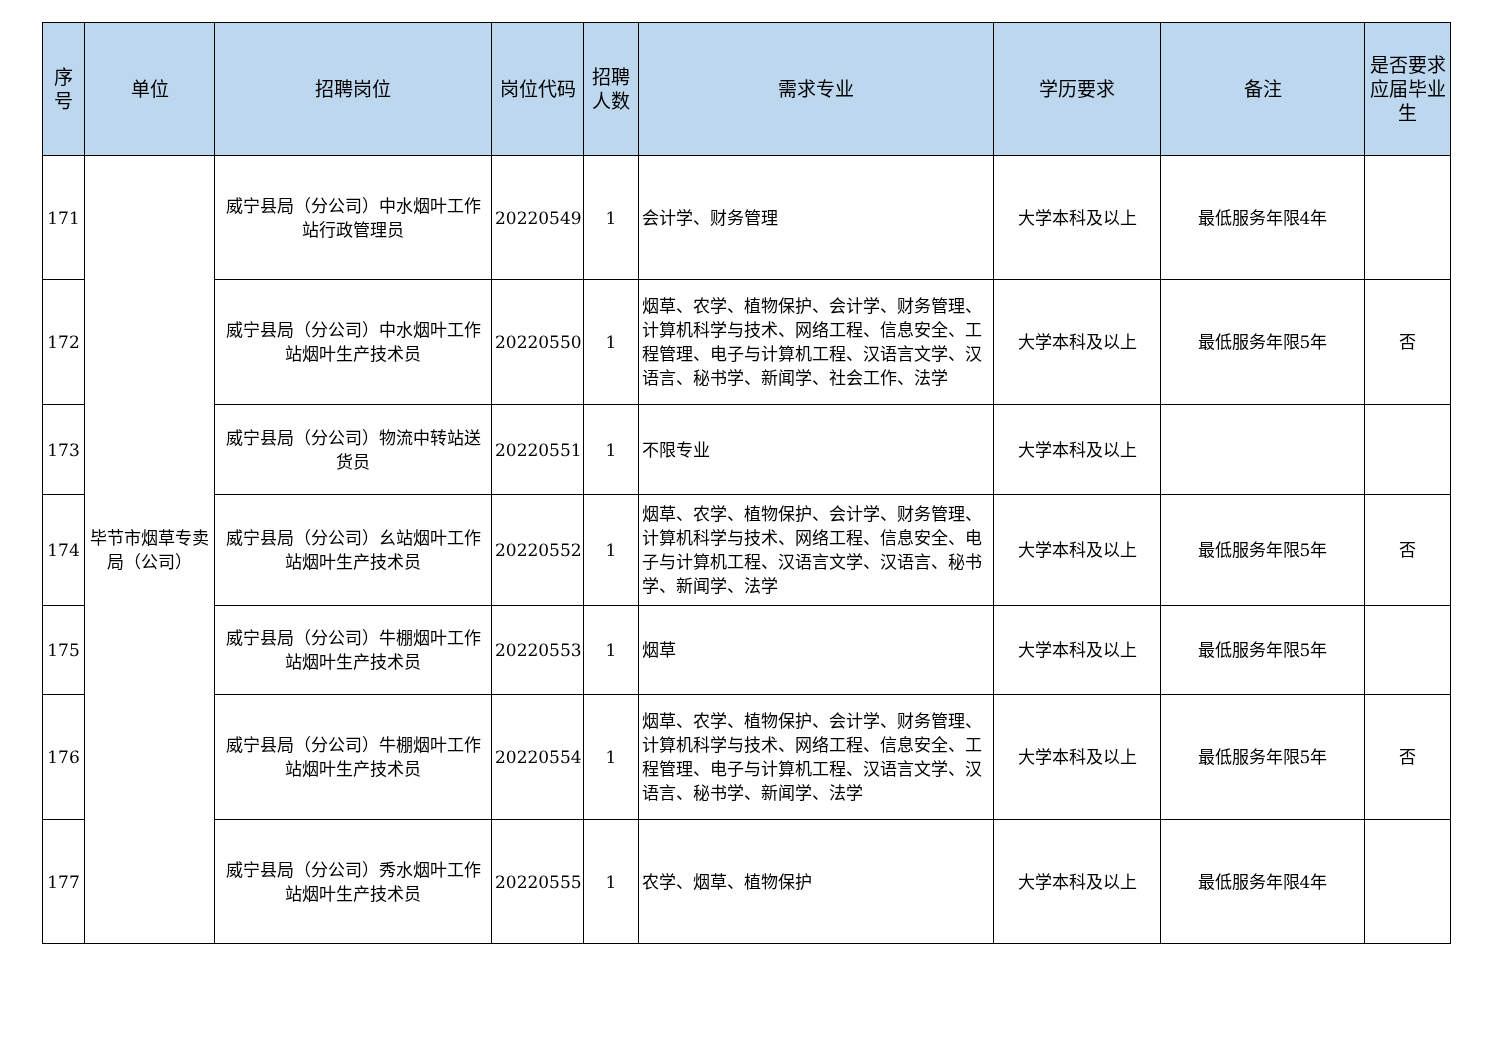| 序号 | 单位 | 招聘岗位 | 岗位代码 | 招聘人数 | 需求专业 | 学历要求 | 备注 | 是否要求应届毕业生 |
| --- | --- | --- | --- | --- | --- | --- | --- | --- |
| 171 | 毕节市烟草专卖局（公司） | 威宁县局（分公司）中水烟叶工作站行政管理员 | 20220549 | 1 | 会计学、财务管理 | 大学本科及以上 | 最低服务年限4年 | |
| 172 | | 威宁县局（分公司）中水烟叶工作站烟叶生产技术员 | 20220550 | 1 | 烟草、农学、植物保护、会计学、财务管理、计算机科学与技术、网络工程、信息安全、工程管理、电子与计算机工程、汉语言文学、汉语言、秘书学、新闻学、社会工作、法学 | 大学本科及以上 | 最低服务年限5年 | 否 |
| 173 | | 威宁县局（分公司）物流中转站送货员 | 20220551 | 1 | 不限专业 | 大学本科及以上 | | |
| 174 | | 威宁县局（分公司）幺站烟叶工作站烟叶生产技术员 | 20220552 | 1 | 烟草、农学、植物保护、会计学、财务管理、计算机科学与技术、网络工程、信息安全、电子与计算机工程、汉语言文学、汉语言、秘书学、新闻学、法学 | 大学本科及以上 | 最低服务年限5年 | 否 |
| 175 | | 威宁县局（分公司）牛棚烟叶工作站烟叶生产技术员 | 20220553 | 1 | 烟草 | 大学本科及以上 | 最低服务年限5年 | |
| 176 | | 威宁县局（分公司）牛棚烟叶工作站烟叶生产技术员 | 20220554 | 1 | 烟草、农学、植物保护、会计学、财务管理、计算机科学与技术、网络工程、信息安全、工程管理、电子与计算机工程、汉语言文学、汉语言、秘书学、新闻学、法学 | 大学本科及以上 | 最低服务年限5年 | 否 |
| 177 | | 威宁县局（分公司）秀水烟叶工作站烟叶生产技术员 | 20220555 | 1 | 农学、烟草、植物保护 | 大学本科及以上 | 最低服务年限4年 | |